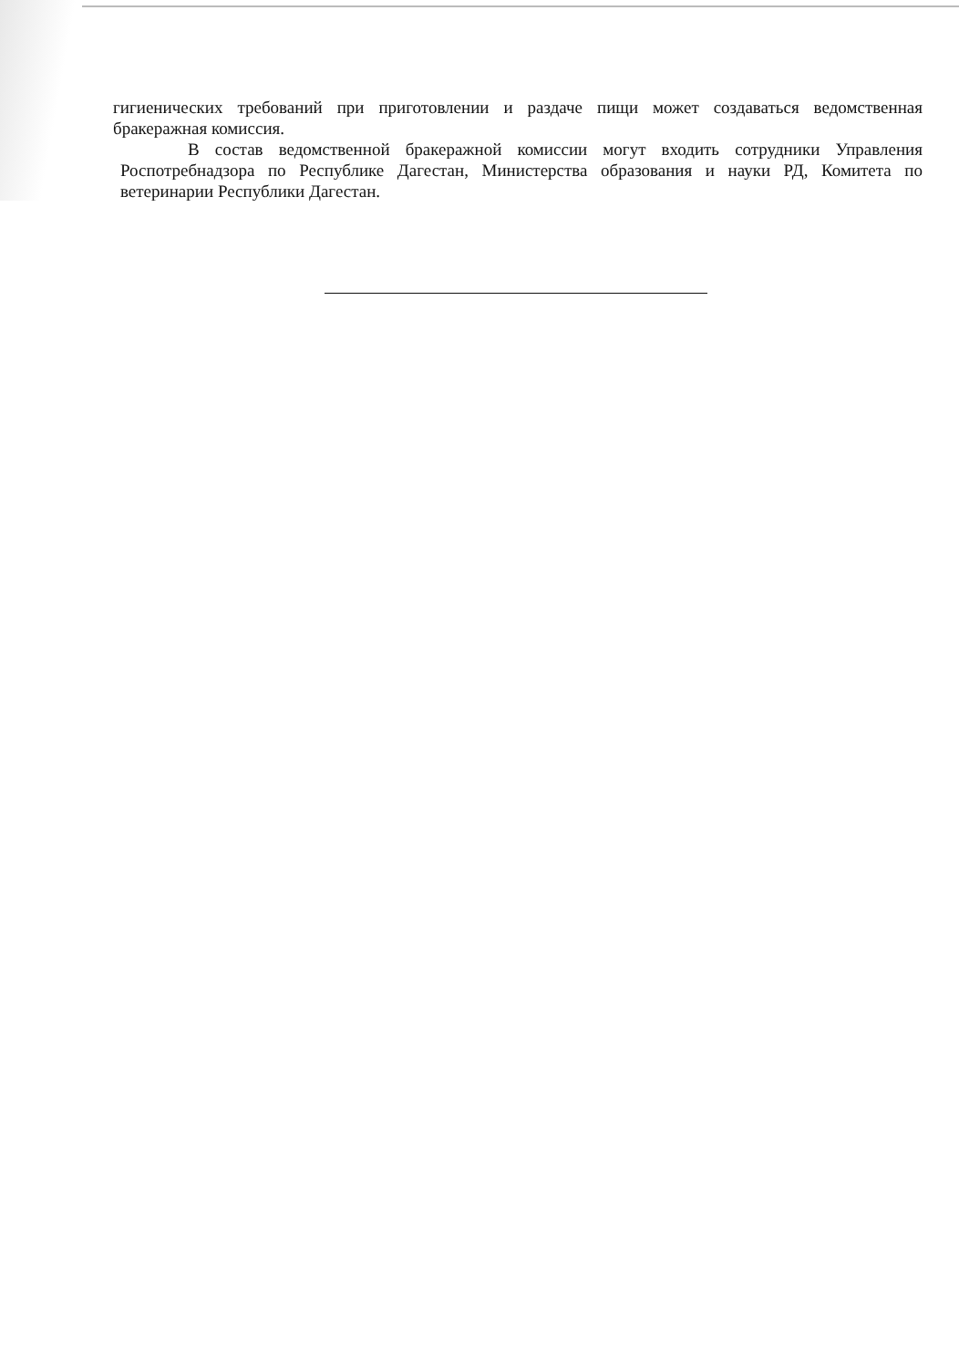гигиенических требований при приготовлении и раздаче пищи может создаваться ведомственная бракеражная комиссия.
В состав ведомственной бракеражной комиссии могут входить сотрудники Управления Роспотребнадзора по Республике Дагестан, Министерства образования и науки РД, Комитета по ветеринарии Республики Дагестан.